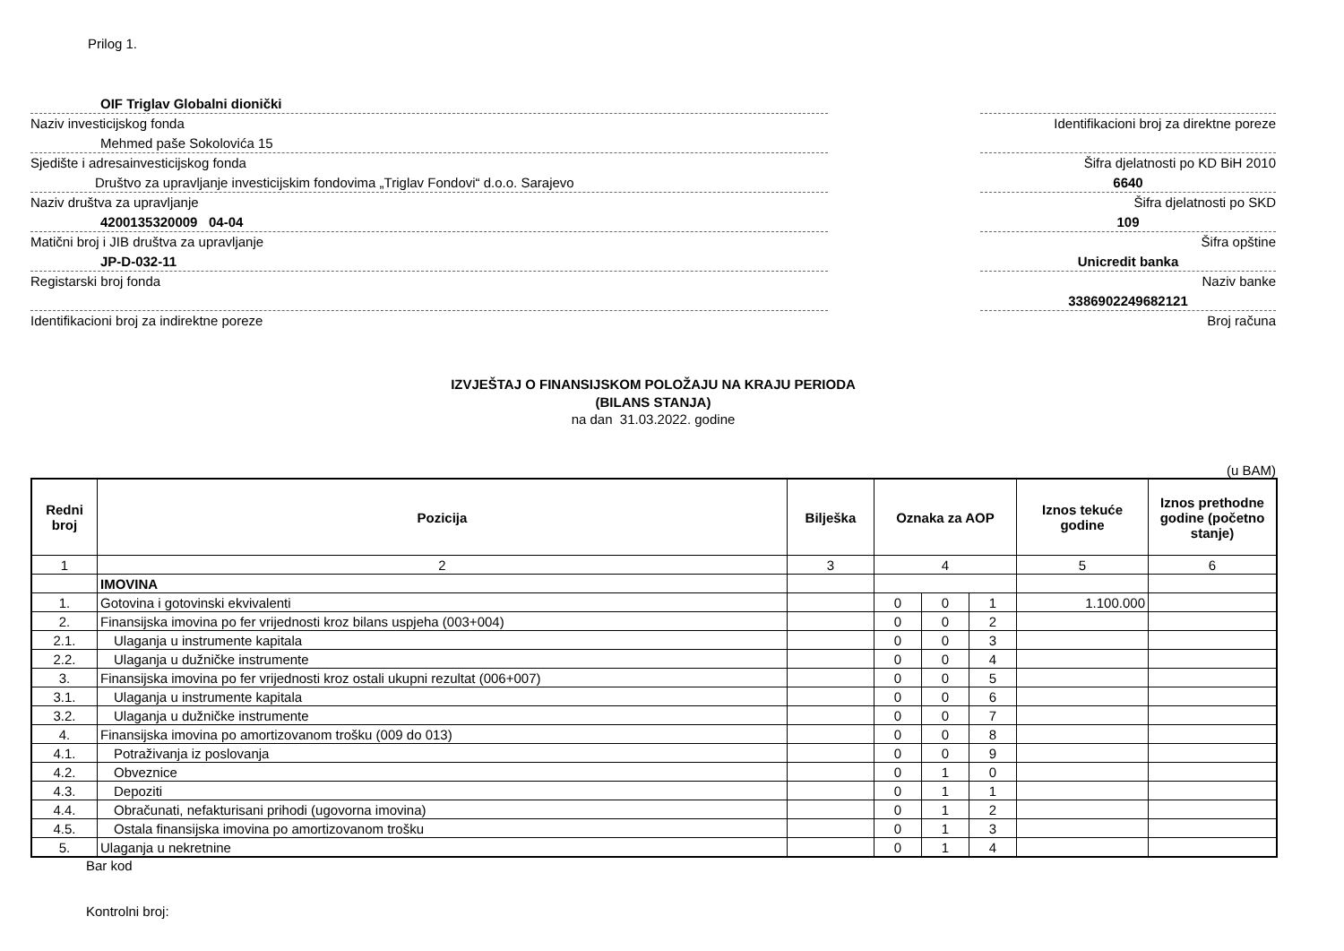Prilog 1.
OIF Triglav Globalni dionički
Naziv investicijskog fonda
Mehmed paše Sokolovića 15
Sjedište i adresainvesticijskog fonda
Društvo za upravljanje investicijskim fondovima „Triglav Fondovi“ d.o.o. Sarajevo
Naziv društva za upravljanje
4200135320009 04-04
Matični broj i JIB društva za upravljanje
JP-D-032-11
Registarski broj fonda
Identifikacioni broj za indirektne poreze
Identifikacioni broj za direktne poreze
Šifra djelatnosti po KD BiH 2010
6640
Šifra djelatnosti po SKD
109
Šifra opštine
Unicredit banka
Naziv banke
3386902249682121
Broj računa
IZVJEŠTAJ O FINANSIJSKOM POLOŽAJU NA KRAJU PERIODA
(BILANS STANJA)
na dan 31.03.2022. godine
(u BAM)
| Redni broj | Pozicija | Bilješka | Oznaka za AOP | | | Iznos tekuće godine | Iznos prethodne godine (početno stanje) |
| --- | --- | --- | --- | --- | --- | --- | --- |
| 1 | 2 | 3 | 4 | | | 5 | 6 |
| | IMOVINA | | | | | | |
| 1. | Gotovina i gotovinski ekvivalenti | | 0 | 0 | 1 | 1.100.000 | |
| 2. | Finansijska imovina po fer vrijednosti kroz bilans uspjeha (003+004) | | 0 | 0 | 2 | | |
| 2.1. | Ulaganja u instrumente kapitala | | 0 | 0 | 3 | | |
| 2.2. | Ulaganja u dužničke instrumente | | 0 | 0 | 4 | | |
| 3. | Finansijska imovina po fer vrijednosti kroz ostali ukupni rezultat (006+007) | | 0 | 0 | 5 | | |
| 3.1. | Ulaganja u instrumente kapitala | | 0 | 0 | 6 | | |
| 3.2. | Ulaganja u dužničke instrumente | | 0 | 0 | 7 | | |
| 4. | Finansijska imovina po amortizovanom trošku (009 do 013) | | 0 | 0 | 8 | | |
| 4.1. | Potraživanja iz poslovanja | | 0 | 0 | 9 | | |
| 4.2. | Obveznice | | 0 | 1 | 0 | | |
| 4.3. | Depoziti | | 0 | 1 | 1 | | |
| 4.4. | Obračunati, nefakturisani prihodi (ugovorna imovina) | | 0 | 1 | 2 | | |
| 4.5. | Ostala finansijska imovina po amortizovanom trošku | | 0 | 1 | 3 | | |
| 5. | Ulaganja u nekretnine | | 0 | 1 | 4 | | |
Bar kod
Kontrolni broj: